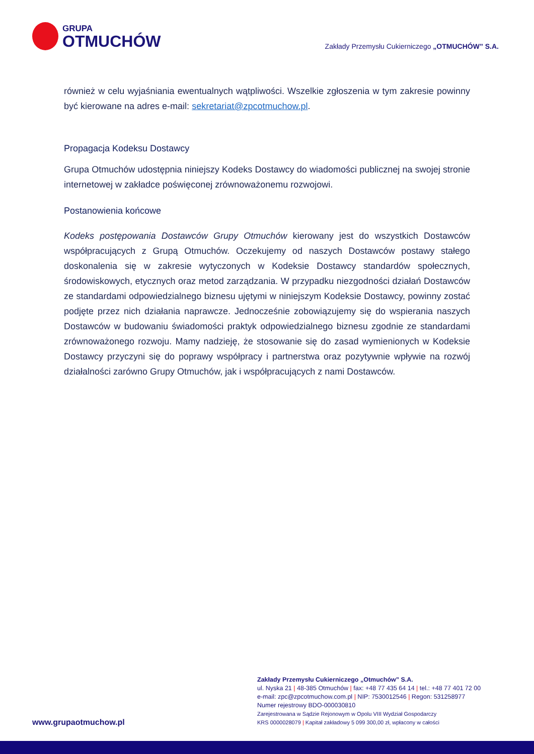GRUPA
OTMUCHÓW
Zakłady Przemysłu Cukierniczego „OTMUCHÓW” S.A.
również w celu wyjaśniania ewentualnych wątpliwości. Wszelkie zgłoszenia w tym zakresie powinny być kierowane na adres e-mail: sekretariat@zpcotmuchow.pl.
Propagacja Kodeksu Dostawcy
Grupa Otmuchów udostępnia niniejszy Kodeks Dostawcy do wiadomości publicznej na swojej stronie internetowej w zakładce poświęconej zrównoważonemu rozwojowi.
Postanowienia końcowe
Kodeks postępowania Dostawców Grupy Otmuchów kierowany jest do wszystkich Dostawców współpracujących z Grupą Otmuchów. Oczekujemy od naszych Dostawców postawy stałego doskonalenia się w zakresie wytyczonych w Kodeksie Dostawcy standardów społecznych, środowiskowych, etycznych oraz metod zarządzania. W przypadku niezgodności działań Dostawców ze standardami odpowiedzialnego biznesu ujętymi w niniejszym Kodeksie Dostawcy, powinny zostać podjęte przez nich działania naprawcze. Jednocześnie zobowiązujemy się do wspierania naszych Dostawców w budowaniu świadomości praktyk odpowiedzialnego biznesu zgodnie ze standardami zrównoważonego rozwoju. Mamy nadzieję, że stosowanie się do zasad wymienionych w Kodeksie Dostawcy przyczyni się do poprawy współpracy i partnerstwa oraz pozytywnie wpływie na rozwój działalności zarówno Grupy Otmuchów, jak i współpracujących z nami Dostawców.
www.grupaotmuchow.pl
Zakłady Przemysłu Cukierniczego „Otmuchów” S.A.
ul. Nyska 21 | 48-385 Otmuchów | fax: +48 77 435 64 14 | tel.: +48 77 401 72 00
e-mail: zpc@zpcotmuchow.com.pl | NIP: 7530012546 | Regon: 531258977
Numer rejestrowy BDO-000030810
Zarejestrowana w Sądzie Rejonowym w Opolu VIII Wydział Gospodarczy
KRS 0000028079 | Kapitał zakładowy 5 099 300,00 zł, wpłacony w całości